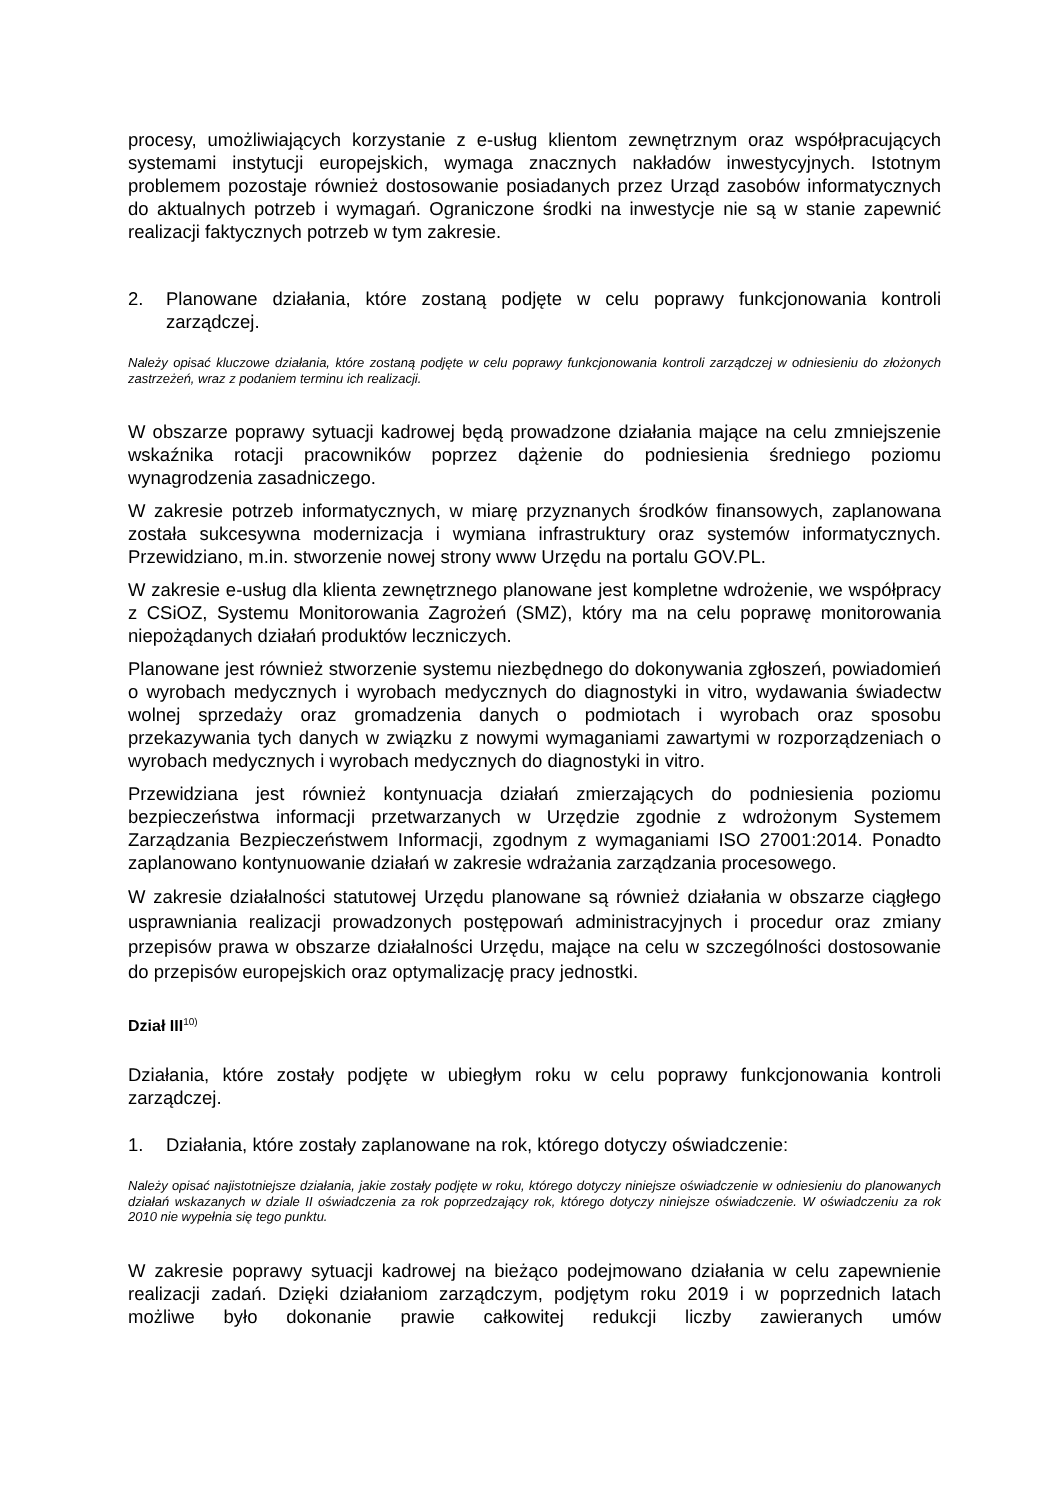procesy, umożliwiających korzystanie z e-usług klientom zewnętrznym oraz współpracujących systemami instytucji europejskich, wymaga znacznych nakładów inwestycyjnych. Istotnym problemem pozostaje również dostosowanie posiadanych przez Urząd zasobów informatycznych do aktualnych potrzeb i wymagań. Ograniczone środki na inwestycje nie są w stanie zapewnić realizacji faktycznych potrzeb w tym zakresie.
2. Planowane działania, które zostaną podjęte w celu poprawy funkcjonowania kontroli zarządczej.
Należy opisać kluczowe działania, które zostaną podjęte w celu poprawy funkcjonowania kontroli zarządczej w odniesieniu do złożonych zastrzeżeń, wraz z podaniem terminu ich realizacji.
W obszarze poprawy sytuacji kadrowej będą prowadzone działania mające na celu zmniejszenie wskaźnika rotacji pracowników poprzez dążenie do podniesienia średniego poziomu wynagrodzenia zasadniczego.
W zakresie potrzeb informatycznych, w miarę przyznanych środków finansowych, zaplanowana została sukcesywna modernizacja i wymiana infrastruktury oraz systemów informatycznych. Przewidziano, m.in. stworzenie nowej strony www Urzędu na portalu GOV.PL.
W zakresie e-usług dla klienta zewnętrznego planowane jest kompletne wdrożenie, we współpracy z CSiOZ, Systemu Monitorowania Zagrożeń (SMZ), który ma na celu poprawę monitorowania niepożądanych działań produktów leczniczych.
Planowane jest również stworzenie systemu niezbędnego do dokonywania zgłoszeń, powiadomień o wyrobach medycznych i wyrobach medycznych do diagnostyki in vitro, wydawania świadectw wolnej sprzedaży oraz gromadzenia danych o podmiotach i wyrobach oraz sposobu przekazywania tych danych w związku z nowymi wymaganiami zawartymi w rozporządzeniach o wyrobach medycznych i wyrobach medycznych do diagnostyki in vitro.
Przewidziana jest również kontynuacja działań zmierzających do podniesienia poziomu bezpieczeństwa informacji przetwarzanych w Urzędzie zgodnie z wdrożonym Systemem Zarządzania Bezpieczeństwem Informacji, zgodnym z wymaganiami ISO 27001:2014. Ponadto zaplanowano kontynuowanie działań w zakresie wdrażania zarządzania procesowego.
W zakresie działalności statutowej Urzędu planowane są również działania w obszarze ciągłego usprawniania realizacji prowadzonych postępowań administracyjnych i procedur oraz zmiany przepisów prawa w obszarze działalności Urzędu, mające na celu w szczególności dostosowanie do przepisów europejskich oraz optymalizację pracy jednostki.
Dział III<sup>10)</sup>
Działania, które zostały podjęte w ubiegłym roku w celu poprawy funkcjonowania kontroli zarządczej.
1. Działania, które zostały zaplanowane na rok, którego dotyczy oświadczenie:
Należy opisać najistotniejsze działania, jakie zostały podjęte w roku, którego dotyczy niniejsze oświadczenie w odniesieniu do planowanych działań wskazanych w dziale II oświadczenia za rok poprzedzający rok, którego dotyczy niniejsze oświadczenie. W oświadczeniu za rok 2010 nie wypełnia się tego punktu.
W zakresie poprawy sytuacji kadrowej na bieżąco podejmowano działania w celu zapewnienie realizacji zadań. Dzięki działaniom zarządczym, podjętym roku 2019 i w poprzednich latach możliwe było dokonanie prawie całkowitej redukcji liczby zawieranych umów